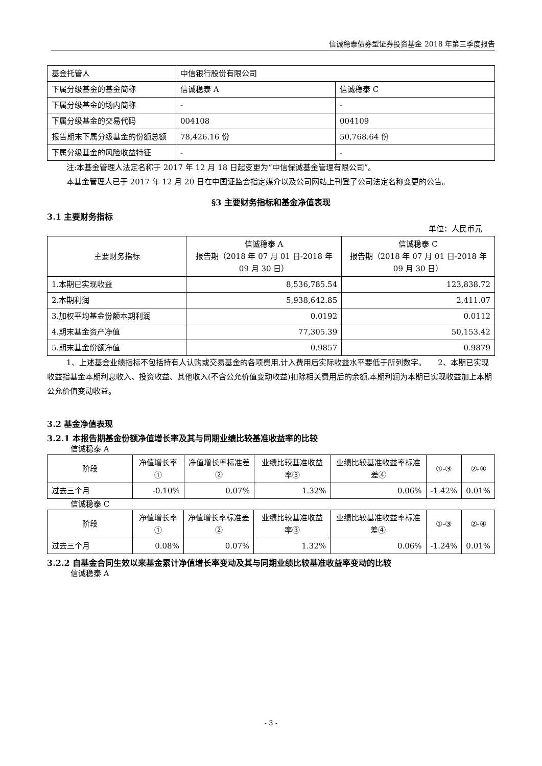信诚稳泰债券型证券投资基金 2018 年第三季度报告
| 基金托管人 | 中信银行股份有限公司 | |
| 下属分级基金的基金简称 | 信诚稳泰 A | 信诚稳泰 C |
| 下属分级基金的场内简称 | - | - |
| 下属分级基金的交易代码 | 004108 | 004109 |
| 报告期末下属分级基金的份额总额 | 78,426.16 份 | 50,768.64 份 |
| 下属分级基金的风险收益特征 | - | - |
注:本基金管理人法定名称于 2017 年 12 月 18 日起变更为“中信保诚基金管理有限公司”。
本基金管理人已于 2017 年 12 月 20 日在中国证监会指定媒介以及公司网站上刊登了公司法定名称变更的公告。
§3 主要财务指标和基金净值表现
3.1 主要财务指标
单位：人民币元
| 主要财务指标 | 信诚稳泰 A 报告期（2018 年 07 月 01 日-2018 年 09 月 30 日） | 信诚稳泰 C 报告期（2018 年 07 月 01 日-2018 年 09 月 30 日） |
| 1.本期已实现收益 | 8,536,785.54 | 123,838.72 |
| 2.本期利润 | 5,938,642.85 | 2,411.07 |
| 3.加权平均基金份额本期利润 | 0.0192 | 0.0112 |
| 4.期末基金资产净值 | 77,305.39 | 50,153.42 |
| 5.期末基金份额净值 | 0.9857 | 0.9879 |
1、上述基金业绩指标不包括持有人认购或交易基金的各项费用,计入费用后实际收益水平要低于所列数字。　　2、本期已实现收益指基金本期利息收入、投资收益、其他收入(不含公允价值变动收益)扣除相关费用后的余额,本期利润为本期已实现收益加上本期公允价值变动收益。
3.2 基金净值表现
3.2.1 本报告期基金份额净值增长率及其与同期业绩比较基准收益率的比较
信诚稳泰 A
| 阶段 | 净值增长率① | 净值增长率标准差② | 业绩比较基准收益率③ | 业绩比较基准收益率标准差④ | ①-③ | ②-④ |
| 过去三个月 | -0.10% | 0.07% | 1.32% | 0.06% | -1.42% | 0.01% |
信诚稳泰 C
| 阶段 | 净值增长率① | 净值增长率标准差② | 业绩比较基准收益率③ | 业绩比较基准收益率标准差④ | ①-③ | ②-④ |
| 过去三个月 | 0.08% | 0.07% | 1.32% | 0.06% | -1.24% | 0.01% |
3.2.2 自基金合同生效以来基金累计净值增长率变动及其与同期业绩比较基准收益率变动的比较
信诚稳泰 A
- 3 -